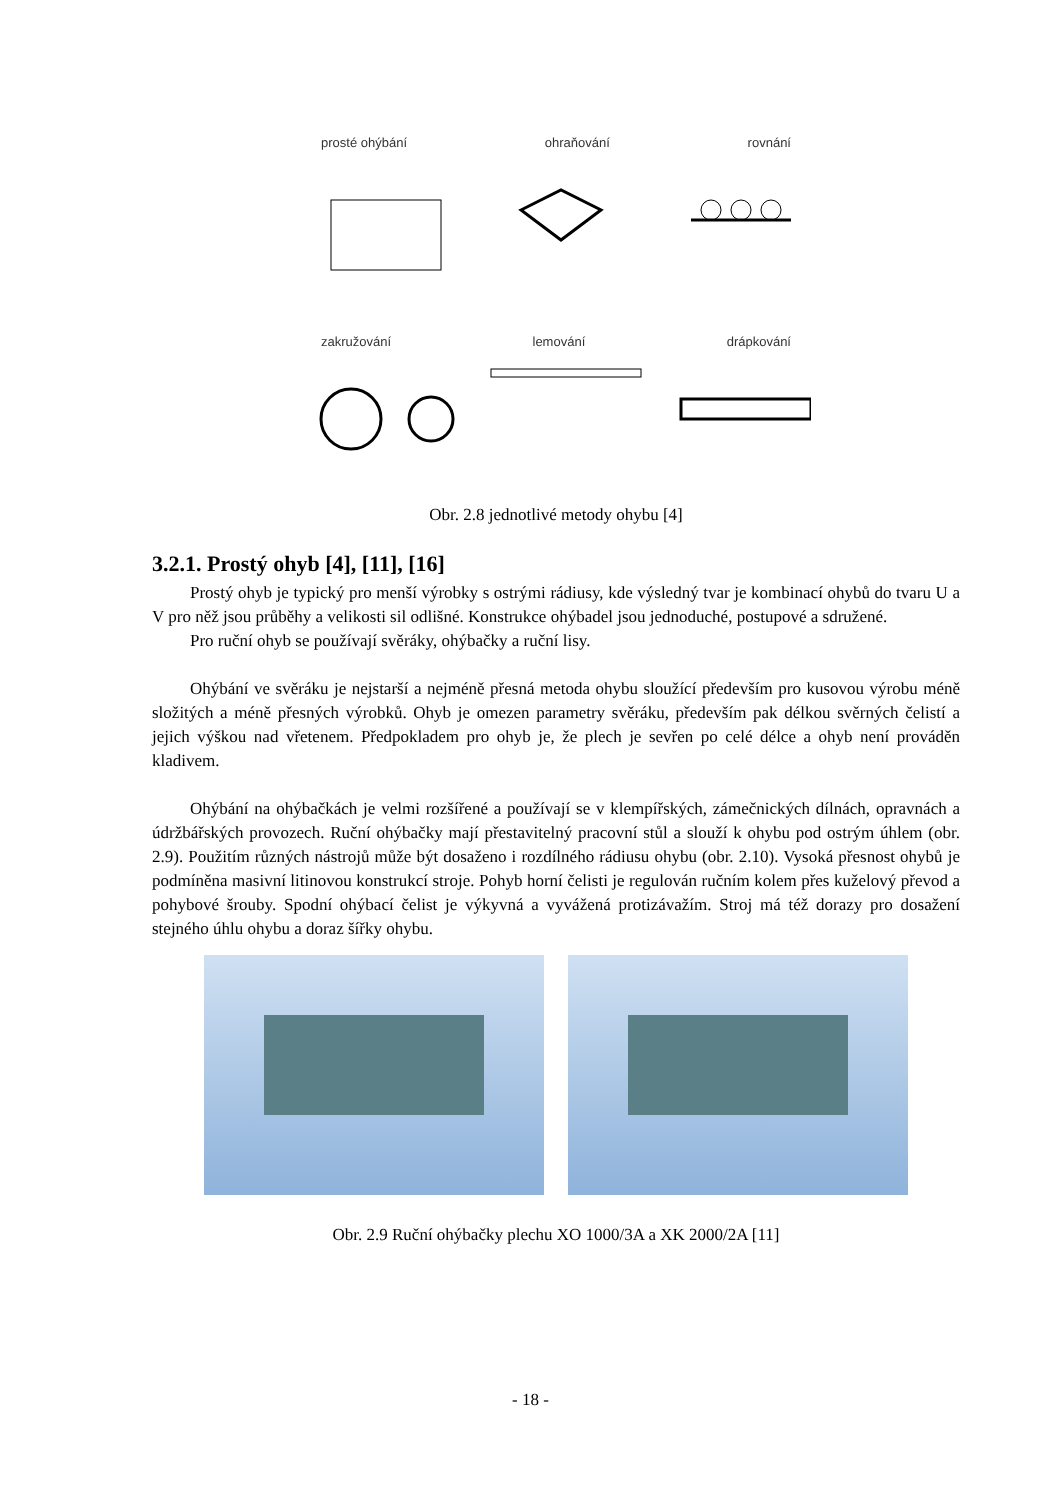prosté ohýbání ohraňování rovnání
zakružování lemování drápkování
Obr. 2.8 jednotlivé metody ohybu [4]
3.2.1. Prostý ohyb [4], [11], [16]
Prostý ohyb je typický pro menší výrobky s ostrými rádiusy, kde výsledný tvar je kombinací ohybů do tvaru U a V pro něž jsou průběhy a velikosti sil odlišné. Konstrukce ohýbadel jsou jednoduché, postupové a sdružené.
Pro ruční ohyb se používají svěráky, ohýbačky a ruční lisy.
Ohýbání ve svěráku je nejstarší a nejméně přesná metoda ohybu sloužící především pro kusovou výrobu méně složitých a méně přesných výrobků. Ohyb je omezen parametry svěráku, především pak délkou svěrných čelistí a jejich výškou nad vřetenem. Předpokladem pro ohyb je, že plech je sevřen po celé délce a ohyb není prováděn kladivem.
Ohýbání na ohýbačkách je velmi rozšířené a používají se v klempířských, zámečnických dílnách, opravnách a údržbářských provozech. Ruční ohýbačky mají přestavitelný pracovní stůl a slouží k ohybu pod ostrým úhlem (obr. 2.9). Použitím různých nástrojů může být dosaženo i rozdílného rádiusu ohybu (obr. 2.10). Vysoká přesnost ohybů je podmíněna masivní litinovou konstrukcí stroje. Pohyb horní čelisti je regulován ručním kolem přes kuželový převod a pohybové šrouby. Spodní ohýbací čelist je výkyvná a vyvážená protizávažím. Stroj má též dorazy pro dosažení stejného úhlu ohybu a doraz šířky ohybu.
Obr. 2.9 Ruční ohýbačky plechu XO 1000/3A a XK 2000/2A [11]
- 18 -